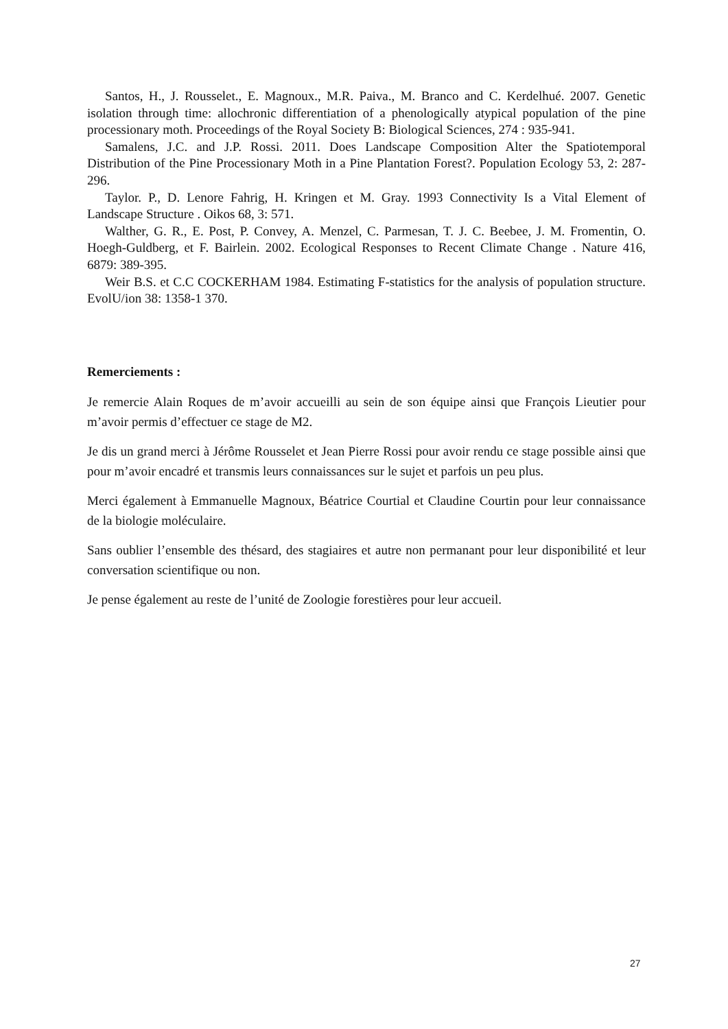Santos, H., J. Rousselet., E. Magnoux., M.R. Paiva., M. Branco and C. Kerdelhué. 2007. Genetic isolation through time: allochronic differentiation of a phenologically atypical population of the pine processionary moth. Proceedings of the Royal Society B: Biological Sciences, 274 : 935-941.
Samalens, J.C. and J.P. Rossi. 2011. Does Landscape Composition Alter the Spatiotemporal Distribution of the Pine Processionary Moth in a Pine Plantation Forest?. Population Ecology 53, 2: 287-296.
Taylor. P., D. Lenore Fahrig, H. Kringen et M. Gray. 1993 Connectivity Is a Vital Element of Landscape Structure . Oikos 68, 3: 571.
Walther, G. R., E. Post, P. Convey, A. Menzel, C. Parmesan, T. J. C. Beebee, J. M. Fromentin, O. Hoegh-Guldberg, et F. Bairlein. 2002. Ecological Responses to Recent Climate Change . Nature 416, 6879: 389-395.
Weir B.S. et C.C COCKERHAM 1984. Estimating F-statistics for the analysis of population structure. EvolU/ion 38: 1358-1 370.
Remerciements :
Je remercie Alain Roques de m’avoir accueilli au sein de son équipe ainsi que François Lieutier pour m’avoir permis d’effectuer ce stage de M2.
Je dis un grand merci à Jérôme Rousselet et Jean Pierre Rossi pour avoir rendu ce stage possible ainsi que pour m’avoir encadré et transmis leurs connaissances sur le sujet et parfois un peu plus.
Merci également à Emmanuelle Magnoux, Béatrice Courtial et Claudine Courtin pour leur connaissance de la biologie moléculaire.
Sans oublier l’ensemble des thésard, des stagiaires et autre non permanant pour leur disponibilité et leur conversation scientifique ou non.
Je pense également au reste de l’unité de Zoologie forestières pour leur accueil.
27